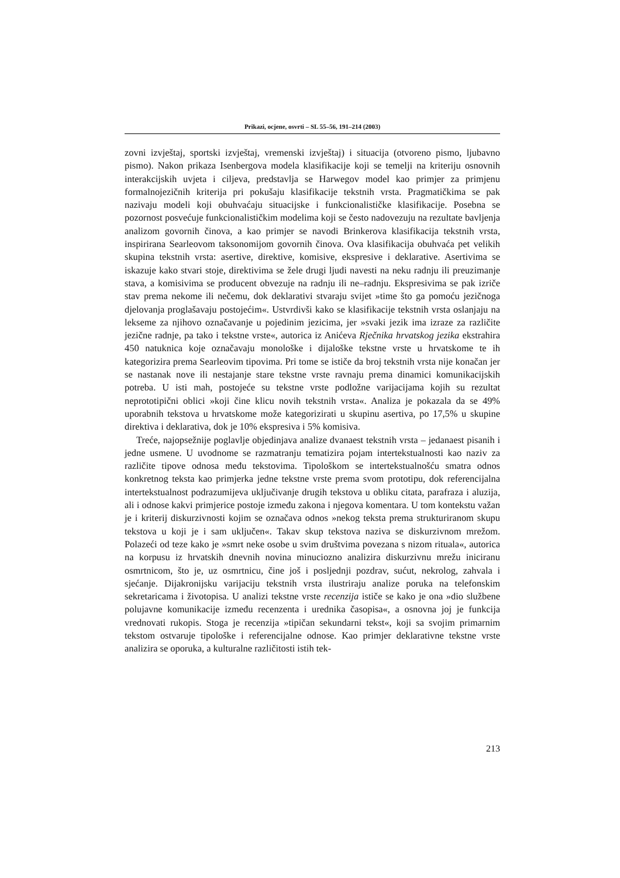Prikazi, ocjene, osvrti – SL 55–56, 191–214 (2003)
zovni izvještaj, sportski izvještaj, vremenski izvještaj) i situacija (otvoreno pismo, ljubavno pismo). Nakon prikaza Isenbergova modela klasifikacije koji se temelji na kriteriju osnovnih interakcijskih uvjeta i ciljeva, predstavlja se Harwegov model kao primjer za primjenu formalnojezičnih kriterija pri pokušaju klasifikacije tekstnih vrsta. Pragmatičkima se pak nazivaju modeli koji obuhvaćaju situacijske i funkcionalističke klasifikacije. Posebna se pozornost posvećuje funkcionalističkim modelima koji se često nadovezuju na rezultate bavljenja analizom govornih činova, a kao primjer se navodi Brinkerova klasifikacija tekstnih vrsta, inspirirana Searleovom taksonomijom govornih činova. Ova klasifikacija obuhvaća pet velikih skupina tekstnih vrsta: asertive, direktive, komisive, ekspresive i deklarative. Asertivima se iskazuje kako stvari stoje, direktivima se žele drugi ljudi navesti na neku radnju ili preuzimanje stava, a komisivima se producent obvezuje na radnju ili ne–radnju. Ekspresivima se pak izriče stav prema nekome ili nečemu, dok deklarativi stvaraju svijet »time što ga pomoću jezičnoga djelovanja proglašavaju postojećim«. Ustvrdivši kako se klasifikacije tekstnih vrsta oslanjaju na lekseme za njihovo označavanje u pojedinim jezicima, jer »svaki jezik ima izraze za različite jezične radnje, pa tako i tekstne vrste«, autorica iz Anićeva Rječnika hrvatskog jezika ekstrahira 450 natuknica koje označavaju monološke i dijaloške tekstne vrste u hrvatskome te ih kategorizira prema Searleovim tipovima. Pri tome se ističe da broj tekstnih vrsta nije konačan jer se nastanak nove ili nestajanje stare tekstne vrste ravnaju prema dinamici komunikacijskih potreba. U isti mah, postojeće su tekstne vrste podložne varijacijama kojih su rezultat neprototipični oblici »koji čine klicu novih tekstnih vrsta«. Analiza je pokazala da se 49% uporabnih tekstova u hrvatskome može kategorizirati u skupinu asertiva, po 17,5% u skupine direktiva i deklarativa, dok je 10% ekspresiva i 5% komisiva.
Treće, najopsežnije poglavlje objedinjava analize dvanaest tekstnih vrsta – jedanaest pisanih i jedne usmene. U uvodnome se razmatranju tematizira pojam intertekstualnosti kao naziv za različite tipove odnosa među tekstovima. Tipološkom se intertekstualnošću smatra odnos konkretnog teksta kao primjerka jedne tekstne vrste prema svom prototipu, dok referencijalna intertekstualnost podrazumijeva uključivanje drugih tekstova u obliku citata, parafraza i aluzija, ali i odnose kakvi primjerice postoje između zakona i njegova komentara. U tom kontekstu važan je i kriterij diskurzivnosti kojim se označava odnos »nekog teksta prema strukturiranom skupu tekstova u koji je i sam uključen«. Takav skup tekstova naziva se diskurzivnom mrežom. Polazeći od teze kako je »smrt neke osobe u svim društvima povezana s nizom rituala«, autorica na korpusu iz hrvatskih dnevnih novina minuciozno analizira diskurzivnu mrežu iniciranu osmrtnicom, što je, uz osmrtnicu, čine još i posljednji pozdrav, sućut, nekrolog, zahvala i sjećanje. Dijakronijsku varijaciju tekstnih vrsta ilustriraju analize poruka na telefonskim sekretaricama i životopisa. U analizi tekstne vrste recenzija ističe se kako je ona »dio službene polujavne komunikacije između recenzenta i urednika časopisa«, a osnovna joj je funkcija vrednovati rukopis. Stoga je recenzija »tipičan sekundarni tekst«, koji sa svojim primarnim tekstom ostvaruje tipološke i referencijalne odnose. Kao primjer deklarativne tekstne vrste analizira se oporuka, a kulturalne različitosti istih tek-
213